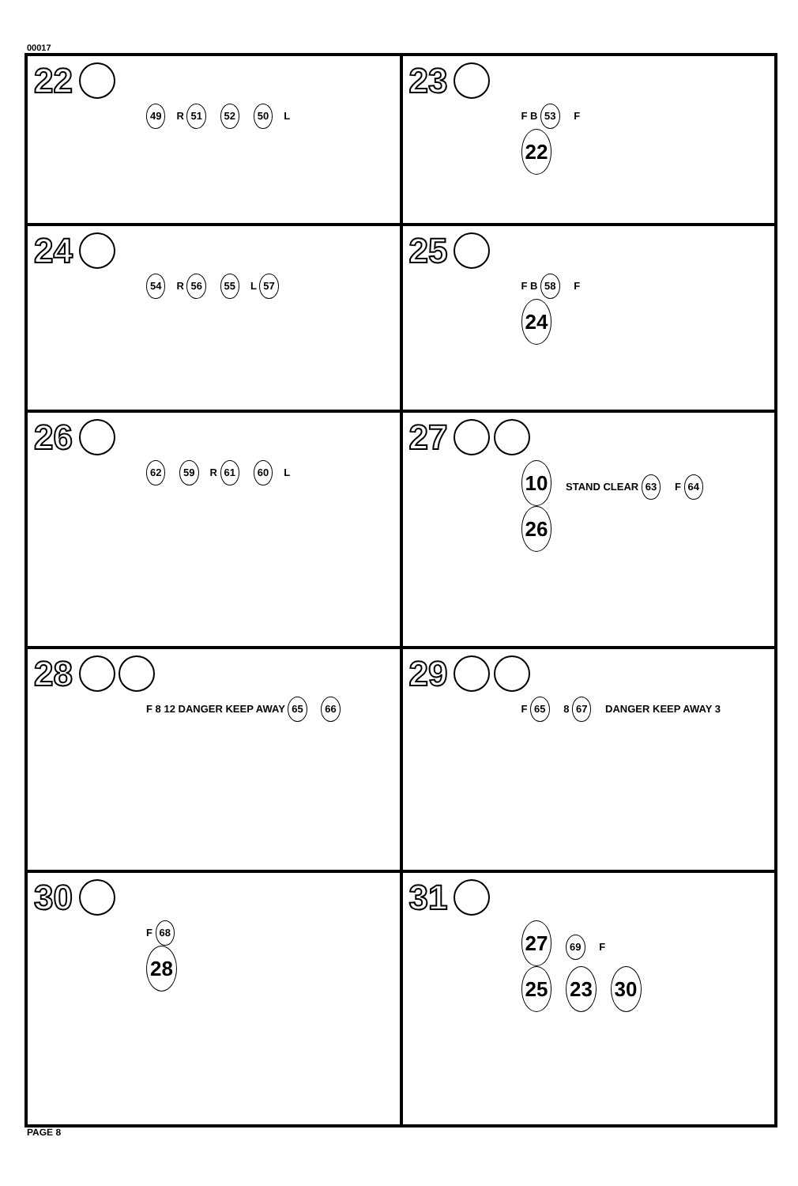00017
22
49 R 51 52 50 L
23
F B 53 F
22
24
54 R 56 55 L 57
25
F B 58 F
24
26
62 59 R 61 60 L
27
10 STAND CLEAR 63 F 64
26
28
F 8 12 DANGER KEEP AWAY 65 66
29
F 65 8 67 DANGER KEEP AWAY 3
30
F 68
28
31
27 69 F
25 23 30
PAGE 8